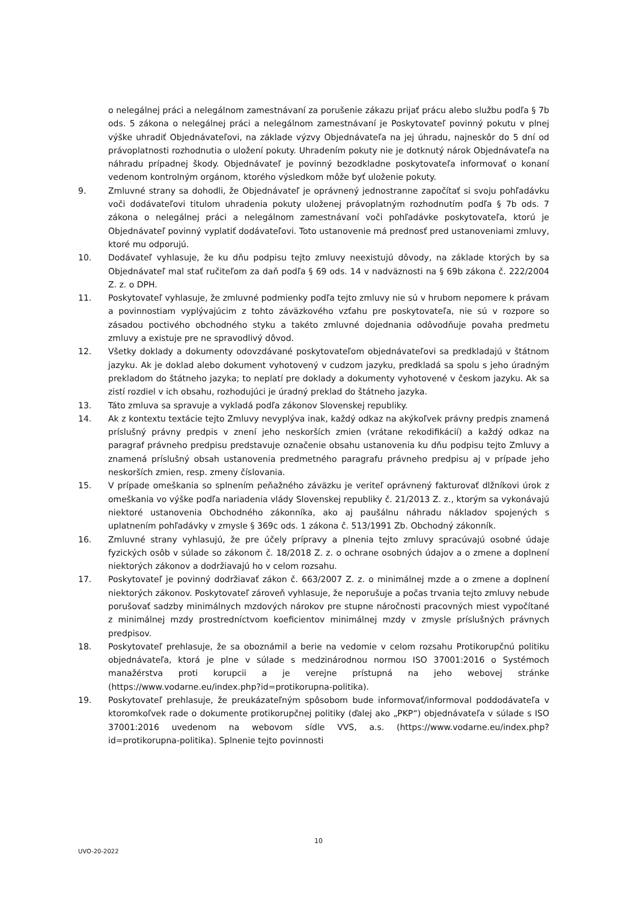o nelegálnej práci a nelegálnom zamestnávaní za porušenie zákazu prijať prácu alebo službu podľa § 7b ods. 5 zákona o nelegálnej práci a nelegálnom zamestnávaní je Poskytovateľ povinný pokutu v plnej výške uhradiť Objednávateľovi, na základe výzvy Objednávateľa na jej úhradu, najneskôr do 5 dní od právoplatnosti rozhodnutia o uložení pokuty. Uhradením pokuty nie je dotknutý nárok Objednávateľa na náhradu prípadnej škody. Objednávateľ je povinný bezodkladne poskytovateľa informovať o konaní vedenom kontrolným orgánom, ktorého výsledkom môže byť uloženie pokuty.
9. Zmluvné strany sa dohodli, že Objednávateľ je oprávnený jednostranne započítať si svoju pohľadávku voči dodávateľovi titulom uhradenia pokuty uloženej právoplatným rozhodnutím podľa § 7b ods. 7 zákona o nelegálnej práci a nelegálnom zamestnávaní voči pohľadávke poskytovateľa, ktorú je Objednávateľ povinný vyplatiť dodávateľovi. Toto ustanovenie má prednosť pred ustanoveniami zmluvy, ktoré mu odporujú.
10. Dodávateľ vyhlasuje, že ku dňu podpisu tejto zmluvy neexistujú dôvody, na základe ktorých by sa Objednávateľ mal stať ručiteľom za daň podľa § 69 ods. 14 v nadväznosti na § 69b zákona č. 222/2004 Z. z. o DPH.
11. Poskytovateľ vyhlasuje, že zmluvné podmienky podľa tejto zmluvy nie sú v hrubom nepomere k právam a povinnostiam vyplývajúcim z tohto záväzkového vzťahu pre poskytovateľa, nie sú v rozpore so zásadou poctivého obchodného styku a takéto zmluvné dojednania odôvodňuje povaha predmetu zmluvy a existuje pre ne spravodlivý dôvod.
12. Všetky doklady a dokumenty odovzdávané poskytovateľom objednávateľovi sa predkladajú v štátnom jazyku. Ak je doklad alebo dokument vyhotovený v cudzom jazyku, predkladá sa spolu s jeho úradným prekladom do štátneho jazyka; to neplatí pre doklady a dokumenty vyhotovené v českom jazyku. Ak sa zistí rozdiel v ich obsahu, rozhodujúci je úradný preklad do štátneho jazyka.
13. Táto zmluva sa spravuje a vykladá podľa zákonov Slovenskej republiky.
14. Ak z kontextu textácie tejto Zmluvy nevyplýva inak, každý odkaz na akýkoľvek právny predpis znamená príslušný právny predpis v znení jeho neskorších zmien (vrátane rekodifikácií) a každý odkaz na paragraf právneho predpisu predstavuje označenie obsahu ustanovenia ku dňu podpisu tejto Zmluvy a znamená príslušný obsah ustanovenia predmetného paragrafu právneho predpisu aj v prípade jeho neskorších zmien, resp. zmeny číslovania.
15. V prípade omeškania so splnením peňažného záväzku je veriteľ oprávnený fakturovať dlžníkovi úrok z omeškania vo výške podľa nariadenia vlády Slovenskej republiky č. 21/2013 Z. z., ktorým sa vykonávajú niektoré ustanovenia Obchodného zákonníka, ako aj paušálnu náhradu nákladov spojených s uplatnením pohľadávky v zmysle § 369c ods. 1 zákona č. 513/1991 Zb. Obchodný zákonník.
16. Zmluvné strany vyhlasujú, že pre účely prípravy a plnenia tejto zmluvy spracúvajú osobné údaje fyzických osôb v súlade so zákonom č. 18/2018 Z. z. o ochrane osobných údajov a o zmene a doplnení niektorých zákonov a dodržiavajú ho v celom rozsahu.
17. Poskytovateľ je povinný dodržiavať zákon č. 663/2007 Z. z. o minimálnej mzde a o zmene a doplnení niektorých zákonov. Poskytovateľ zároveň vyhlasuje, že neporušuje a počas trvania tejto zmluvy nebude porušovať sadzby minimálnych mzdových nárokov pre stupne náročnosti pracovných miest vypočítané z minimálnej mzdy prostredníctvom koeficientov minimálnej mzdy v zmysle príslušných právnych predpisov.
18. Poskytovateľ prehlasuje, že sa oboznámil a berie na vedomie v celom rozsahu Protikorupčnú politiku objednávateľa, ktorá je plne v súlade s medzinárodnou normou ISO 37001:2016 o Systémoch manažérstva proti korupcii a je verejne prístupná na jeho webovej stránke (https://www.vodarne.eu/index.php?id=protikorupna-politika).
19. Poskytovateľ prehlasuje, že preukázateľným spôsobom bude informovať/informoval poddodávateľa v ktoromkoľvek rade o dokumente protikorupčnej politiky (ďalej ako „PKP“) objednávateľa v súlade s ISO 37001:2016 uvedenom na webovom sídle VVS, a.s. (https://www.vodarne.eu/index.php?id=protikorupna-politika). Splnenie tejto povinnosti
10
UVO-20-2022